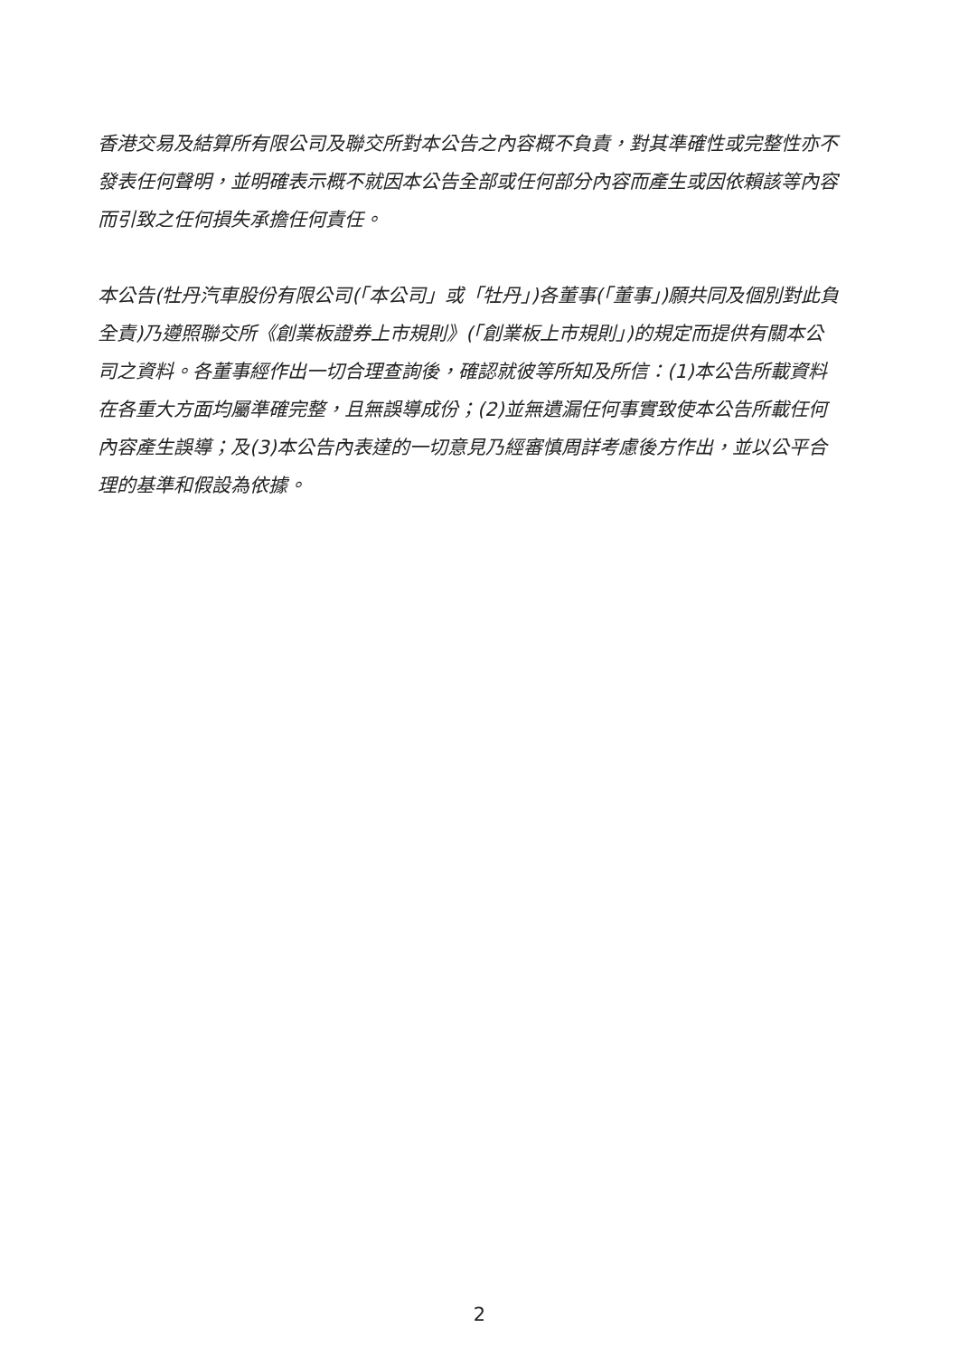香港交易及結算所有限公司及聯交所對本公告之內容概不負責，對其準確性或完整性亦不發表任何聲明，並明確表示概不就因本公告全部或任何部分內容而產生或因依賴該等內容而引致之任何損失承擔任何責任。
本公告(牡丹汽車股份有限公司(「本公司」或「牡丹」)各董事(「董事」)願共同及個別對此負全責)乃遵照聯交所《創業板證券上市規則》(「創業板上市規則」)的規定而提供有關本公司之資料。各董事經作出一切合理查詢後，確認就彼等所知及所信：(1)本公告所載資料在各重大方面均屬準確完整，且無誤導成份；(2)並無遺漏任何事實致使本公告所載任何內容產生誤導；及(3)本公告內表達的一切意見乃經審慎周詳考慮後方作出，並以公平合理的基準和假設為依據。
2